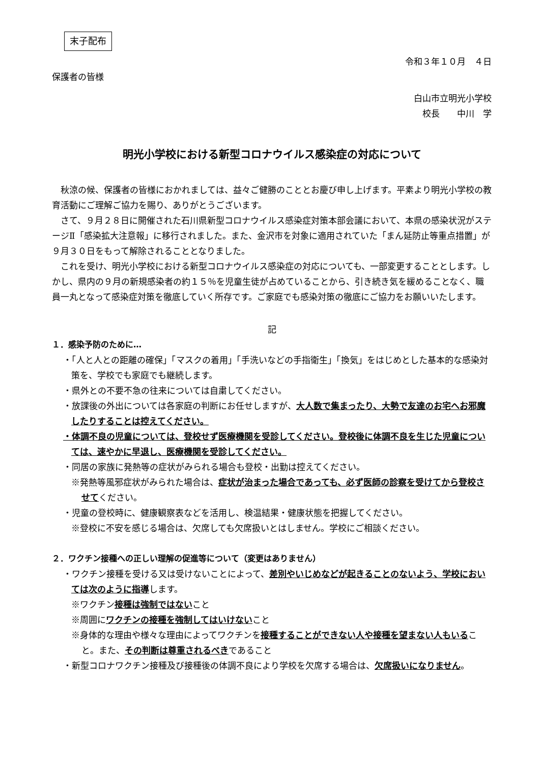末子配布
令和３年１０月　４日
保護者の皆様
白山市立明光小学校
校長　　中川　学
明光小学校における新型コロナウイルス感染症の対応について
秋涼の候、保護者の皆様におかれましては、益々ご健勝のこととお慶び申し上げます。平素より明光小学校の教育活動にご理解ご協力を賜り、ありがとうございます。
さて、９月２８日に開催された石川県新型コロナウイルス感染症対策本部会議において、本県の感染状況がステージⅡ「感染拡大注意報」に移行されました。また、金沢市を対象に適用されていた「まん延防止等重点措置」が９月３０日をもって解除されることとなりました。
これを受け、明光小学校における新型コロナウイルス感染症の対応についても、一部変更することとします。しかし、県内の９月の新規感染者の約１５％を児童生徒が占めていることから、引き続き気を緩めることなく、職員一丸となって感染症対策を徹底していく所存です。ご家庭でも感染対策の徹底にご協力をお願いいたします。
記
１．感染予防のために…
・「人と人との距離の確保」「マスクの着用」「手洗いなどの手指衛生」「換気」をはじめとした基本的な感染対策を、学校でも家庭でも継続します。
・県外との不要不急の往来については自粛してください。
・放課後の外出については各家庭の判断にお任せしますが、大人数で集まったり、大勢で友達のお宅へお邪魔したりすることは控えてください。
・体調不良の児童については、登校せず医療機関を受診してください。登校後に体調不良を生じた児童については、速やかに早退し、医療機関を受診してください。
・同居の家族に発熱等の症状がみられる場合も登校・出勤は控えてください。
※発熱等風邪症状がみられた場合は、症状が治まった場合であっても、必ず医師の診察を受けてから登校させてください。
・児童の登校時に、健康観察表などを活用し、検温結果・健康状態を把握してください。
※登校に不安を感じる場合は、欠席しても欠席扱いとはしません。学校にご相談ください。
２．ワクチン接種への正しい理解の促進等について（変更はありません）
・ワクチン接種を受ける又は受けないことによって、差別やいじめなどが起きることのないよう、学校においては次のように指導します。
※ワクチン接種は強制ではないこと
※周囲にワクチンの接種を強制してはいけないこと
※身体的な理由や様々な理由によってワクチンを接種することができない人や接種を望まない人もいること。また、その判断は尊重されるべきであること
・新型コロナワクチン接種及び接種後の体調不良により学校を欠席する場合は、欠席扱いになりません。